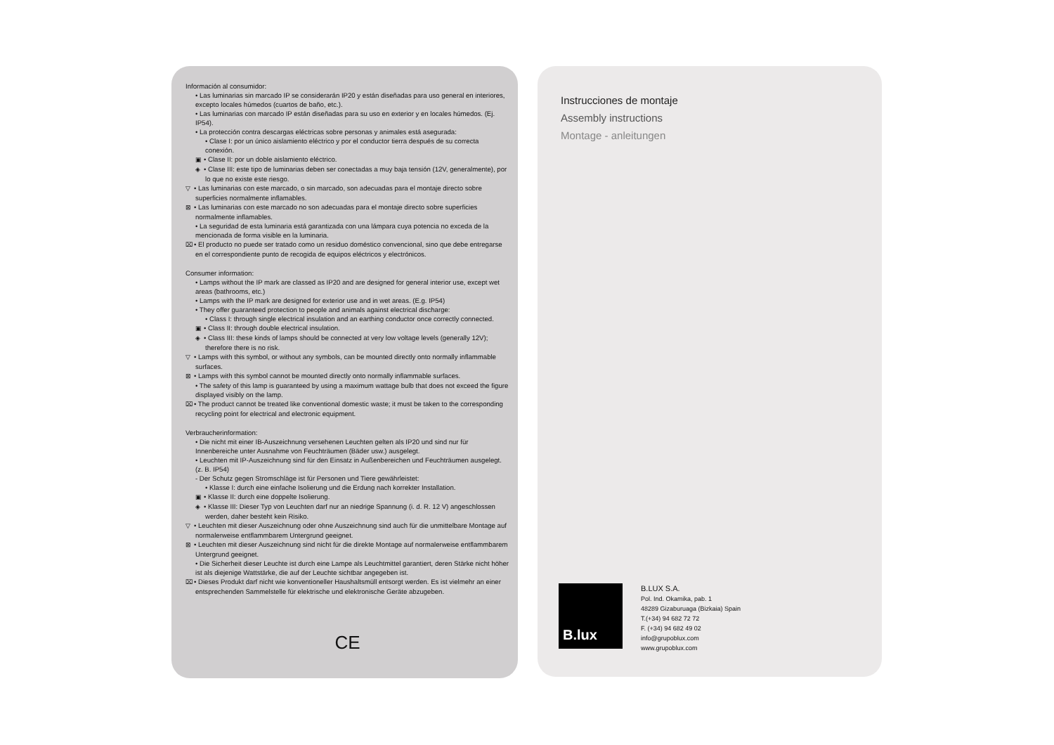Información al consumidor:
• Las luminarias sin marcado IP se considerarán IP20 y están diseñadas para uso general en interiores, excepto locales húmedos (cuartos de baño, etc.).
• Las luminarias con marcado IP están diseñadas para su uso en exterior y en locales húmedos. (Ej. IP54).
• La protección contra descargas eléctricas sobre personas y animales está asegurada:
• Clase I: por un único aislamiento eléctrico y por el conductor tierra después de su correcta conexión.
▣ • Clase II: por un doble aislamiento eléctrico.
◈ • Clase III: este tipo de luminarias deben ser conectadas a muy baja tensión (12V, generalmente), por lo que no existe este riesgo.
▽ • Las luminarias con este marcado, o sin marcado, son adecuadas para el montaje directo sobre superficies normalmente inflamables.
⊠ • Las luminarias con este marcado no son adecuadas para el montaje directo sobre superficies normalmente inflamables.
• La seguridad de esta luminaria está garantizada con una lámpara cuya potencia no exceda de la mencionada de forma visible en la luminaria.
⌧ • El producto no puede ser tratado como un residuo doméstico convencional, sino que debe entregarse en el correspondiente punto de recogida de equipos eléctricos y electrónicos.
Consumer information:
• Lamps without the IP mark are classed as IP20 and are designed for general interior use, except wet areas (bathrooms, etc.)
• Lamps with the IP mark are designed for exterior use and in wet areas. (E.g. IP54)
• They offer guaranteed protection to people and animals against electrical discharge:
• Class I: through single electrical insulation and an earthing conductor once correctly connected.
▣ • Class II: through double electrical insulation.
◈ • Class III: these kinds of lamps should be connected at very low voltage levels (generally 12V); therefore there is no risk.
▽ • Lamps with this symbol, or without any symbols, can be mounted directly onto normally inflammable surfaces.
⊠ • Lamps with this symbol cannot be mounted directly onto normally inflammable surfaces.
• The safety of this lamp is guaranteed by using a maximum wattage bulb that does not exceed the figure displayed visibly on the lamp.
⌧ • The product cannot be treated like conventional domestic waste; it must be taken to the corresponding recycling point for electrical and electronic equipment.
Verbraucherinformation:
• Die nicht mit einer IB-Auszeichnung versehenen Leuchten gelten als IP20 und sind nur für Innenbereiche unter Ausnahme von Feuchträumen (Bäder usw.) ausgelegt.
• Leuchten mit IP-Auszeichnung sind für den Einsatz in Außenbereichen und Feuchträumen ausgelegt. (z. B. IP54)
- Der Schutz gegen Stromschläge ist für Personen und Tiere gewährleistet:
• Klasse I: durch eine einfache Isolierung und die Erdung nach korrekter Installation.
▣ • Klasse II: durch eine doppelte Isolierung.
◈ • Klasse III: Dieser Typ von Leuchten darf nur an niedrige Spannung (i. d. R. 12 V) angeschlossen werden, daher besteht kein Risiko.
▽ • Leuchten mit dieser Auszeichnung oder ohne Auszeichnung sind auch für die unmittelbare Montage auf normalerweise entflammbarem Untergrund geeignet.
⊠ • Leuchten mit dieser Auszeichnung sind nicht für die direkte Montage auf normalerweise entflammbarem Untergrund geeignet.
• Die Sicherheit dieser Leuchte ist durch eine Lampe als Leuchtmittel garantiert, deren Stärke nicht höher ist als diejenige Wattstärke, die auf der Leuchte sichtbar angegeben ist.
⌧ • Dieses Produkt darf nicht wie konventioneller Haushaltsmüll entsorgt werden. Es ist vielmehr an einer entsprechenden Sammelstelle für elektrische und elektronische Geräte abzugeben.
CE
Instrucciones de montaje
Assembly instructions
Montage - anleitungen
B.lux
B.LUX S.A.
Pol. Ind. Okamika, pab. 1
48289 Gizaburuaga (Bizkaia) Spain
T.(+34) 94 682 72 72
F. (+34) 94 682 49 02
info@grupoblux.com
www.grupoblux.com